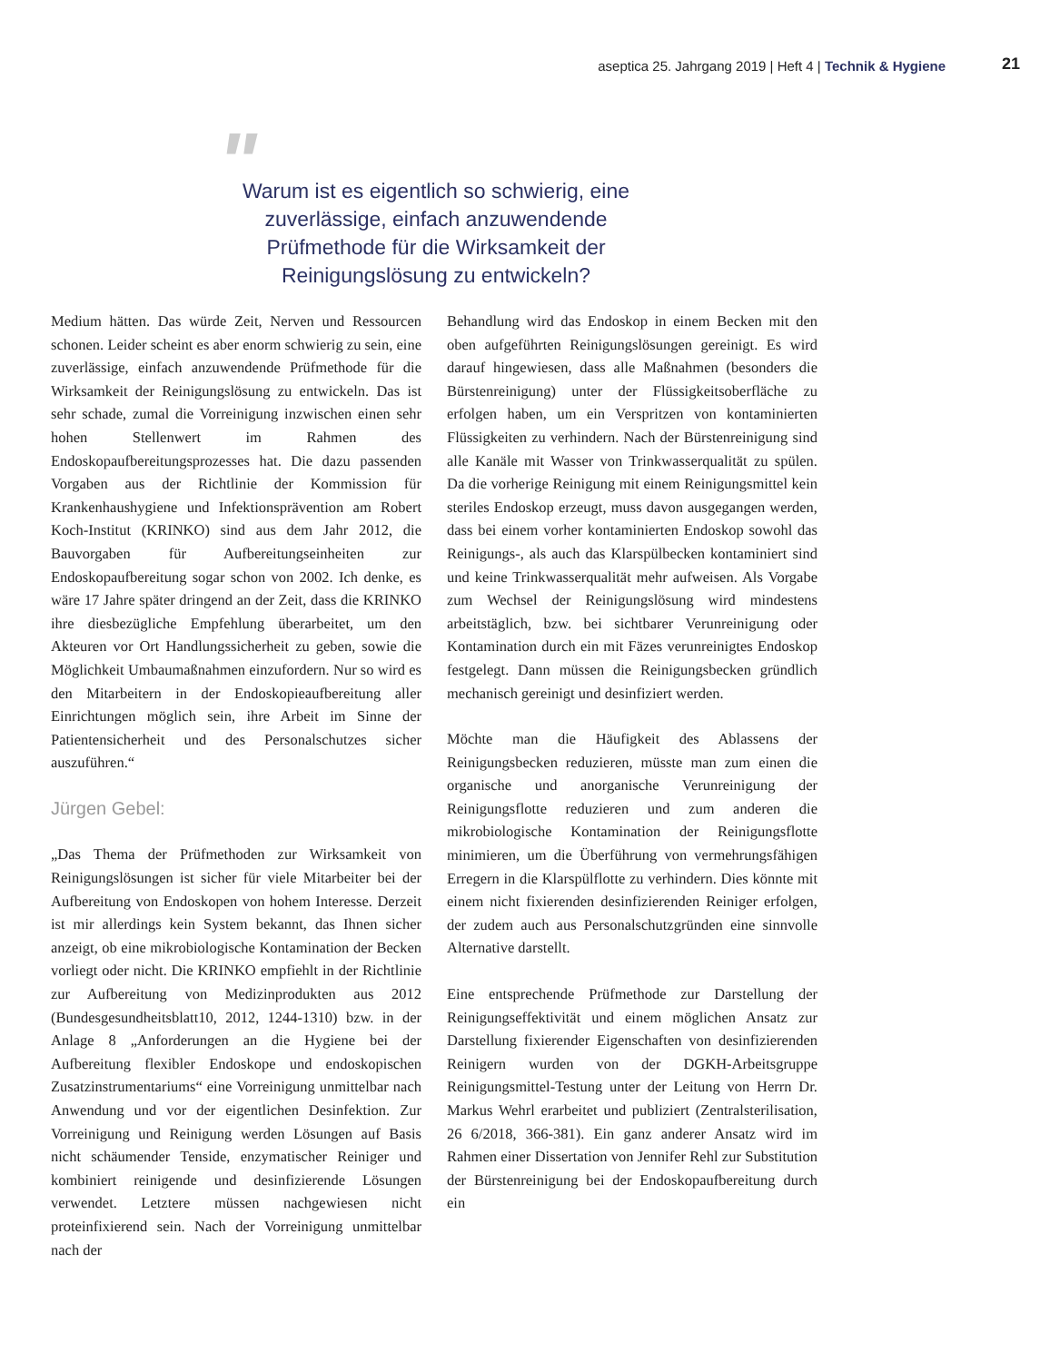aseptica 25. Jahrgang 2019 | Heft 4 | Technik & Hygiene 21
" Warum ist es eigentlich so schwierig, eine zuverlässige, einfach anzuwendende Prüfmethode für die Wirksamkeit der Reinigungslösung zu entwickeln?
Medium hätten. Das würde Zeit, Nerven und Ressourcen schonen. Leider scheint es aber enorm schwierig zu sein, eine zuverlässige, einfach anzuwendende Prüfmethode für die Wirksamkeit der Reinigungslösung zu entwickeln. Das ist sehr schade, zumal die Vorreinigung inzwischen einen sehr hohen Stellenwert im Rahmen des Endoskopaufbereitungsprozesses hat. Die dazu passenden Vorgaben aus der Richtlinie der Kommission für Krankenhaushygiene und Infektionsprävention am Robert Koch-Institut (KRINKO) sind aus dem Jahr 2012, die Bauvorgaben für Aufbereitungseinheiten zur Endoskopaufbereitung sogar schon von 2002. Ich denke, es wäre 17 Jahre später dringend an der Zeit, dass die KRINKO ihre diesbezügliche Empfehlung überarbeitet, um den Akteuren vor Ort Handlungssicherheit zu geben, sowie die Möglichkeit Umbaumaßnahmen einzufordern. Nur so wird es den Mitarbeitern in der Endoskopieaufbereitung aller Einrichtungen möglich sein, ihre Arbeit im Sinne der Patientensicherheit und des Personalschutzes sicher auszuführen.“
Jürgen Gebel:
„Das Thema der Prüfmethoden zur Wirksamkeit von Reinigungslösungen ist sicher für viele Mitarbeiter bei der Aufbereitung von Endoskopen von hohem Interesse. Derzeit ist mir allerdings kein System bekannt, das Ihnen sicher anzeigt, ob eine mikrobiologische Kontamination der Becken vorliegt oder nicht. Die KRINKO empfiehlt in der Richtlinie zur Aufbereitung von Medizinprodukten aus 2012 (Bundesgesundheitsblatt10, 2012, 1244-1310) bzw. in der Anlage 8 „Anforderungen an die Hygiene bei der Aufbereitung flexibler Endoskope und endoskopischen Zusatzinstrumentariums“ eine Vorreinigung unmittelbar nach Anwendung und vor der eigentlichen Desinfektion. Zur Vorreinigung und Reinigung werden Lösungen auf Basis nicht schäumender Tenside, enzymatischer Reiniger und kombiniert reinigende und desinfizierende Lösungen verwendet. Letztere müssen nachgewiesen nicht proteinfixierend sein. Nach der Vorreinigung unmittelbar nach der
Behandlung wird das Endoskop in einem Becken mit den oben aufgeführten Reinigungslösungen gereinigt. Es wird darauf hingewiesen, dass alle Maßnahmen (besonders die Bürstenreinigung) unter der Flüssigkeitsoberfläche zu erfolgen haben, um ein Verspritzen von kontaminierten Flüssigkeiten zu verhindern. Nach der Bürstenreinigung sind alle Kanäle mit Wasser von Trinkwasserqualität zu spülen. Da die vorherige Reinigung mit einem Reinigungsmittel kein steriles Endoskop erzeugt, muss davon ausgegangen werden, dass bei einem vorher kontaminierten Endoskop sowohl das Reinigungs-, als auch das Klarspülbecken kontaminiert sind und keine Trinkwasserqualität mehr aufweisen. Als Vorgabe zum Wechsel der Reinigungslösung wird mindestens arbeitstäglich, bzw. bei sichtbarer Verunreinigung oder Kontamination durch ein mit Fäzes verunreinigtes Endoskop festgelegt. Dann müssen die Reinigungsbecken gründlich mechanisch gereinigt und desinfiziert werden.
Möchte man die Häufigkeit des Ablassens der Reinigungsbecken reduzieren, müsste man zum einen die organische und anorganische Verunreinigung der Reinigungsflotte reduzieren und zum anderen die mikrobiologische Kontamination der Reinigungsflotte minimieren, um die Überführung von vermehrungsfähigen Erregern in die Klarspülflotte zu verhindern. Dies könnte mit einem nicht fixierenden desinfizierenden Reiniger erfolgen, der zudem auch aus Personalschutzgründen eine sinnvolle Alternative darstellt.
Eine entsprechende Prüfmethode zur Darstellung der Reinigungseffektivität und einem möglichen Ansatz zur Darstellung fixierender Eigenschaften von desinfizierenden Reinigern wurden von der DGKH-Arbeitsgruppe Reinigungsmittel-Testung unter der Leitung von Herrn Dr. Markus Wehrl erarbeitet und publiziert (Zentralsterilisation, 26 6/2018, 366-381). Ein ganz anderer Ansatz wird im Rahmen einer Dissertation von Jennifer Rehl zur Substitution der Bürstenreinigung bei der Endoskopaufbereitung durch ein